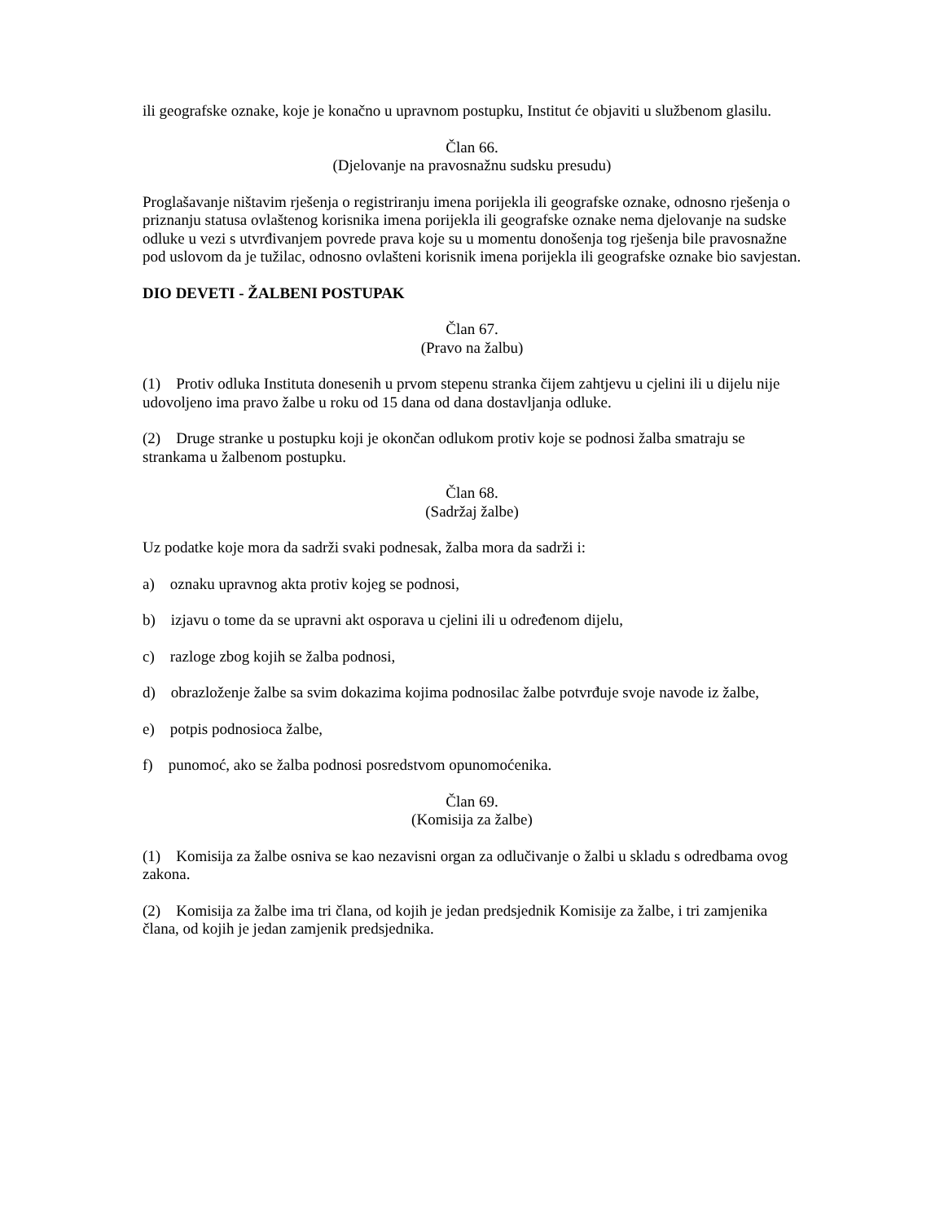ili geografske oznake, koje je konačno u upravnom postupku, Institut će objaviti u službenom glasilu.
Član 66.
(Djelovanje na pravosnažnu sudsku presudu)
Proglašavanje ništavim rješenja o registriranju imena porijekla ili geografske oznake, odnosno rješenja o priznanju statusa ovlaštenog korisnika imena porijekla ili geografske oznake nema djelovanje na sudske odluke u vezi s utvrđivanjem povrede prava koje su u momentu donošenja tog rješenja bile pravosnažne pod uslovom da je tužilac, odnosno ovlašteni korisnik imena porijekla ili geografske oznake bio savjestan.
DIO DEVETI - ŽALBENI POSTUPAK
Član 67.
(Pravo na žalbu)
(1) Protiv odluka Instituta donesenih u prvom stepenu stranka čijem zahtjevu u cjelini ili u dijelu nije udovoljeno ima pravo žalbe u roku od 15 dana od dana dostavljanja odluke.
(2) Druge stranke u postupku koji je okončan odlukom protiv koje se podnosi žalba smatraju se strankama u žalbenom postupku.
Član 68.
(Sadržaj žalbe)
Uz podatke koje mora da sadrži svaki podnesak, žalba mora da sadrži i:
a) oznaku upravnog akta protiv kojeg se podnosi,
b) izjavu o tome da se upravni akt osporava u cjelini ili u određenom dijelu,
c) razloge zbog kojih se žalba podnosi,
d) obrazloženje žalbe sa svim dokazima kojima podnosilac žalbe potvrđuje svoje navode iz žalbe,
e) potpis podnosioca žalbe,
f) punomoć, ako se žalba podnosi posredstvom opunomoćenika.
Član 69.
(Komisija za žalbe)
(1) Komisija za žalbe osniva se kao nezavisni organ za odlučivanje o žalbi u skladu s odredbama ovog zakona.
(2) Komisija za žalbe ima tri člana, od kojih je jedan predsjednik Komisije za žalbe, i tri zamjenika člana, od kojih je jedan zamjenik predsjednika.